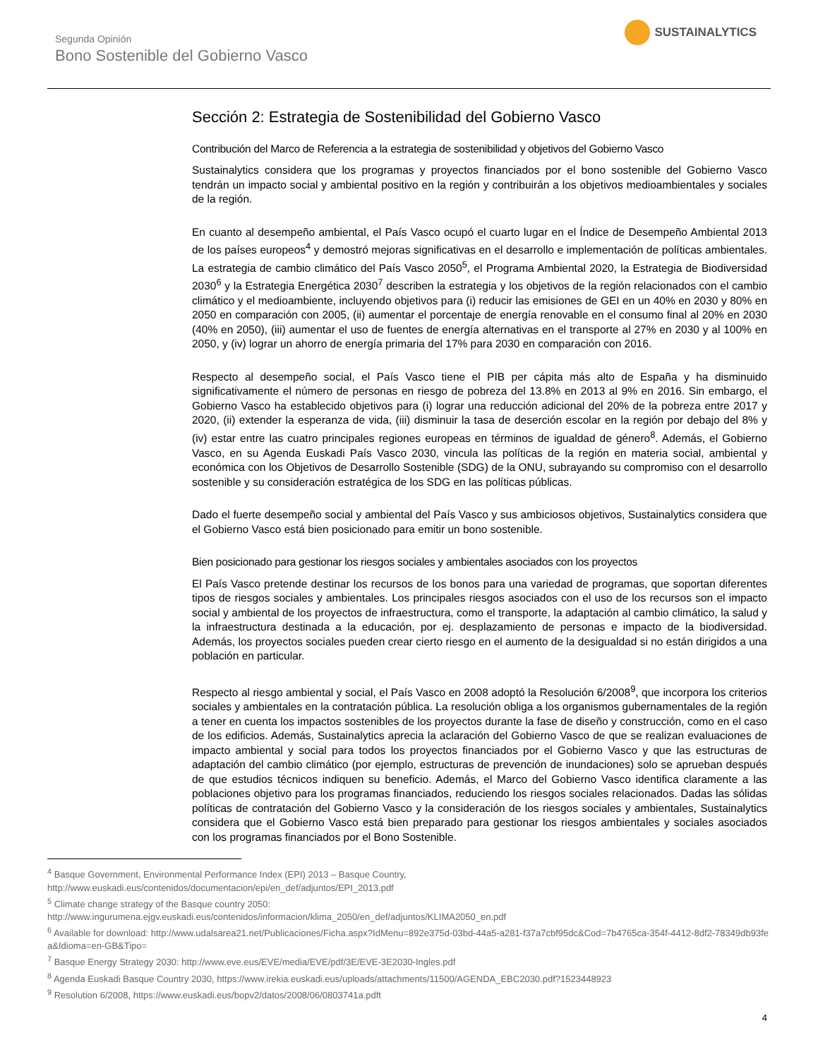Segunda Opinión
Bono Sostenible del Gobierno Vasco
SUSTAINALYTICS
Sección 2: Estrategia de Sostenibilidad del Gobierno Vasco
Contribución del Marco de Referencia a la estrategia de sostenibilidad y objetivos del Gobierno Vasco
Sustainalytics considera que los programas y proyectos financiados por el bono sostenible del Gobierno Vasco tendrán un impacto social y ambiental positivo en la región y contribuirán a los objetivos medioambientales y sociales de la región.
En cuanto al desempeño ambiental, el País Vasco ocupó el cuarto lugar en el Índice de Desempeño Ambiental 2013 de los países europeos<sup>4</sup> y demostró mejoras significativas en el desarrollo e implementación de políticas ambientales. La estrategia de cambio climático del País Vasco 2050<sup>5</sup>, el Programa Ambiental 2020, la Estrategia de Biodiversidad 2030<sup>6</sup> y la Estrategia Energética 2030<sup>7</sup> describen la estrategia y los objetivos de la región relacionados con el cambio climático y el medioambiente, incluyendo objetivos para (i) reducir las emisiones de GEI en un 40% en 2030 y 80% en 2050 en comparación con 2005, (ii) aumentar el porcentaje de energía renovable en el consumo final al 20% en 2030 (40% en 2050), (iii) aumentar el uso de fuentes de energía alternativas en el transporte al 27% en 2030 y al 100% en 2050, y (iv) lograr un ahorro de energía primaria del 17% para 2030 en comparación con 2016.
Respecto al desempeño social, el País Vasco tiene el PIB per cápita más alto de España y ha disminuido significativamente el número de personas en riesgo de pobreza del 13.8% en 2013 al 9% en 2016. Sin embargo, el Gobierno Vasco ha establecido objetivos para (i) lograr una reducción adicional del 20% de la pobreza entre 2017 y 2020, (ii) extender la esperanza de vida, (iii) disminuir la tasa de deserción escolar en la región por debajo del 8% y (iv) estar entre las cuatro principales regiones europeas en términos de igualdad de género<sup>8</sup>. Además, el Gobierno Vasco, en su Agenda Euskadi País Vasco 2030, vincula las políticas de la región en materia social, ambiental y económica con los Objetivos de Desarrollo Sostenible (SDG) de la ONU, subrayando su compromiso con el desarrollo sostenible y su consideración estratégica de los SDG en las políticas públicas.
Dado el fuerte desempeño social y ambiental del País Vasco y sus ambiciosos objetivos, Sustainalytics considera que el Gobierno Vasco está bien posicionado para emitir un bono sostenible.
Bien posicionado para gestionar los riesgos sociales y ambientales asociados con los proyectos
El País Vasco pretende destinar los recursos de los bonos para una variedad de programas, que soportan diferentes tipos de riesgos sociales y ambientales. Los principales riesgos asociados con el uso de los recursos son el impacto social y ambiental de los proyectos de infraestructura, como el transporte, la adaptación al cambio climático, la salud y la infraestructura destinada a la educación, por ej. desplazamiento de personas e impacto de la biodiversidad. Además, los proyectos sociales pueden crear cierto riesgo en el aumento de la desigualdad si no están dirigidos a una población en particular.
Respecto al riesgo ambiental y social, el País Vasco en 2008 adoptó la Resolución 6/2008<sup>9</sup>, que incorpora los criterios sociales y ambientales en la contratación pública. La resolución obliga a los organismos gubernamentales de la región a tener en cuenta los impactos sostenibles de los proyectos durante la fase de diseño y construcción, como en el caso de los edificios. Además, Sustainalytics aprecia la aclaración del Gobierno Vasco de que se realizan evaluaciones de impacto ambiental y social para todos los proyectos financiados por el Gobierno Vasco y que las estructuras de adaptación del cambio climático (por ejemplo, estructuras de prevención de inundaciones) solo se aprueban después de que estudios técnicos indiquen su beneficio. Además, el Marco del Gobierno Vasco identifica claramente a las poblaciones objetivo para los programas financiados, reduciendo los riesgos sociales relacionados. Dadas las sólidas políticas de contratación del Gobierno Vasco y la consideración de los riesgos sociales y ambientales, Sustainalytics considera que el Gobierno Vasco está bien preparado para gestionar los riesgos ambientales y sociales asociados con los programas financiados por el Bono Sostenible.
<sup>4</sup> Basque Government, Environmental Performance Index (EPI) 2013 – Basque Country,
http://www.euskadi.eus/contenidos/documentacion/epi/en_def/adjuntos/EPI_2013.pdf
<sup>5</sup> Climate change strategy of the Basque country 2050:
http://www.ingurumena.ejgv.euskadi.eus/contenidos/informacion/klima_2050/en_def/adjuntos/KLIMA2050_en.pdf
<sup>6</sup> Available for download: http://www.udalsarea21.net/Publicaciones/Ficha.aspx?IdMenu=892e375d-03bd-44a5-a281-f37a7cbf95dc&Cod=7b4765ca-354f-4412-8df2-78349db93fea&Idioma=en-GB&Tipo=
<sup>7</sup> Basque Energy Strategy 2030: http://www.eve.eus/EVE/media/EVE/pdf/3E/EVE-3E2030-Ingles.pdf
<sup>8</sup> Agenda Euskadi Basque Country 2030, https://www.irekia.euskadi.eus/uploads/attachments/11500/AGENDA_EBC2030.pdf?1523448923
<sup>9</sup> Resolution 6/2008, https://www.euskadi.eus/bopv2/datos/2008/06/0803741a.pdft
4